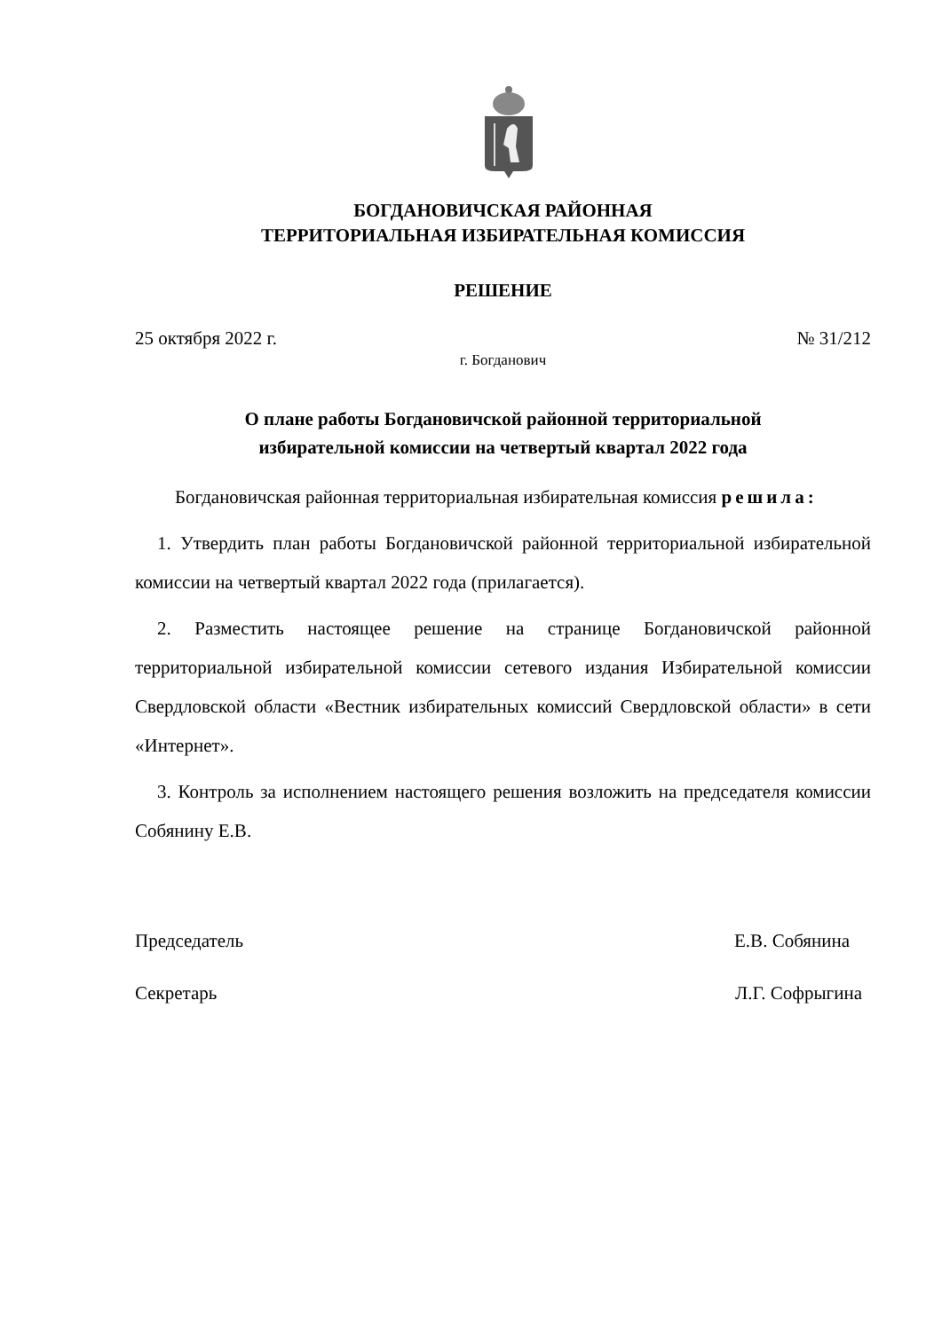БОГДАНОВИЧСКАЯ РАЙОННАЯ
ТЕРРИТОРИАЛЬНАЯ ИЗБИРАТЕЛЬНАЯ КОМИССИЯ
РЕШЕНИЕ
25 октября 2022 г. № 31/212
г. Богданович
О плане работы Богдановичской районной территориальной
избирательной комиссии на четвертый квартал 2022 года
Богдановичская районная территориальная избирательная комиссия решила:
1. Утвердить план работы Богдановичской районной территориальной избирательной комиссии на четвертый квартал 2022 года (прилагается).
2. Разместить настоящее решение на странице Богдановичской районной территориальной избирательной комиссии сетевого издания Избирательной комиссии Свердловской области «Вестник избирательных комиссий Свердловской области» в сети «Интернет».
3. Контроль за исполнением настоящего решения возложить на председателя комиссии Собянину Е.В.
Председатель Е.В. Собянина
Секретарь Л.Г. Софрыгина